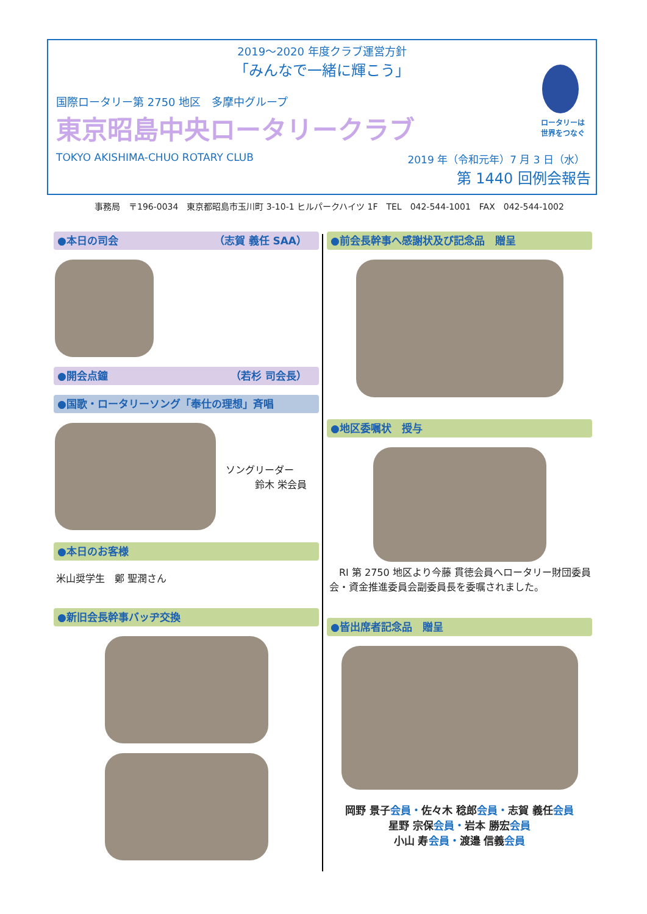2019～2020 年度クラブ運営方針
「みんなで一緒に輝こう」
国際ロータリー第 2750 地区　多摩中グループ
東京昭島中央ロータリークラブ
TOKYO AKISHIMA-CHUO ROTARY CLUB 2019 年（令和元年）7 月 3 日（水）
第 1440 回例会報告
ロータリーは
世界をつなぐ
事務局　〒196-0034　東京都昭島市玉川町 3-10-1 ヒルパークハイツ 1F　TEL　042-544-1001　FAX　042-544-1002
●本日の司会 （志賀 義任 SAA）
●開会点鐘 （若杉 司会長）
●国歌・ロータリーソング「奉仕の理想」斉唱
ソングリーダー
　　　鈴木 栄会員
●本日のお客様
米山奨学生　鄭 聖潤さん
●新旧会長幹事バッヂ交換
●前会長幹事へ感謝状及び記念品　贈呈
●地区委嘱状　授与
　RI 第 2750 地区より今藤 貫徳会員へロータリー財団委員会・資金推進委員会副委員長を委嘱されました。
●皆出席者記念品　贈呈
岡野 景子会員・佐々木 稔郎会員・志賀 義任会員
星野 宗保会員・岩本 勝宏会員
小山 寿会員・渡邉 信義会員